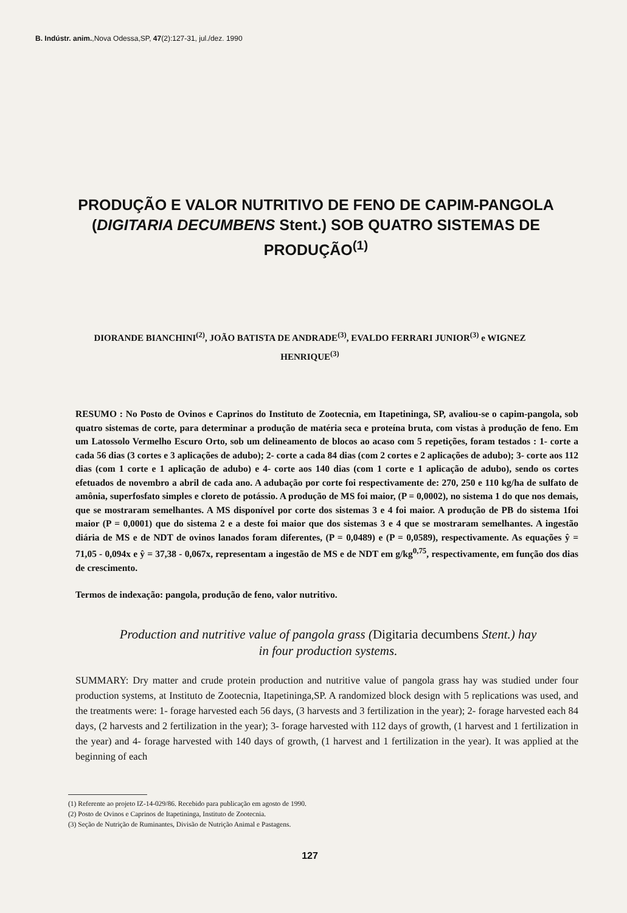B. Indústr. anim.,Nova Odessa,SP, 47(2):127-31, jul./dez. 1990
PRODUÇÃO E VALOR NUTRITIVO DE FENO DE CAPIM-PANGOLA
(DIGITARIA DECUMBENS Stent.) SOB QUATRO SISTEMAS DE PRODUÇÃO<sup>(1)</sup>
DIORANDE BIANCHINI<sup>(2)</sup>, JOÃO BATISTA DE ANDRADE<sup>(3)</sup>, EVALDO FERRARI JUNIOR<sup>(3)</sup> e WIGNEZ
HENRIQUE<sup>(3)</sup>
RESUMO : No Posto de Ovinos e Caprinos do Instituto de Zootecnia, em Itapetininga, SP, avaliou-se o capim-pangola, sob quatro sistemas de corte, para determinar a produção de matéria seca e proteína bruta, com vistas à produção de feno. Em um Latossolo Vermelho Escuro Orto, sob um delineamento de blocos ao acaso com 5 repetições, foram testados : 1- corte a cada 56 dias (3 cortes e 3 aplicações de adubo); 2- corte a cada 84 dias (com 2 cortes e 2 aplicações de adubo); 3- corte aos 112 dias (com 1 corte e 1 aplicação de adubo) e 4- corte aos 140 dias (com 1 corte e 1 aplicação de adubo), sendo os cortes efetuados de novembro a abril de cada ano. A adubação por corte foi respectivamente de: 270, 250 e 110 kg/ha de sulfato de amônia, superfosfato simples e cloreto de potássio. A produção de MS foi maior, (P = 0,0002), no sistema 1 do que nos demais, que se mostraram semelhantes. A MS disponível por corte dos sistemas 3 e 4 foi maior. A produção de PB do sistema 1foi maior (P = 0,0001) que do sistema 2 e a deste foi maior que dos sistemas 3 e 4 que se mostraram semelhantes. A ingestão diária de MS e de NDT de ovinos lanados foram diferentes, (P = 0,0489) e (P = 0,0589), respectivamente. As equações ŷ = 71,05 - 0,094x e ŷ = 37,38 - 0,067x, representam a ingestão de MS e de NDT em g/kg<sup>0,75</sup>, respectivamente, em função dos dias de crescimento.
Termos de indexação: pangola, produção de feno, valor nutritivo.
Production and nutritive value of pangola grass (Digitaria decumbens Stent.) hay
in four production systems.
SUMMARY: Dry matter and crude protein production and nutritive value of pangola grass hay was studied under four production systems, at Instituto de Zootecnia, Itapetininga,SP. A randomized block design with 5 replications was used, and the treatments were: 1- forage harvested each 56 days, (3 harvests and 3 fertilization in the year); 2- forage harvested each 84 days, (2 harvests and 2 fertilization in the year); 3- forage harvested with 112 days of growth, (1 harvest and 1 fertilization in the year) and 4- forage harvested with 140 days of growth, (1 harvest and 1 fertilization in the year). It was applied at the beginning of each
(1) Referente ao projeto IZ-14-029/86. Recebido para publicação em agosto de 1990.
(2) Posto de Ovinos e Caprinos de Itapetininga, Instituto de Zootecnia.
(3) Seção de Nutrição de Ruminantes, Divisão de Nutrição Animal e Pastagens.
127